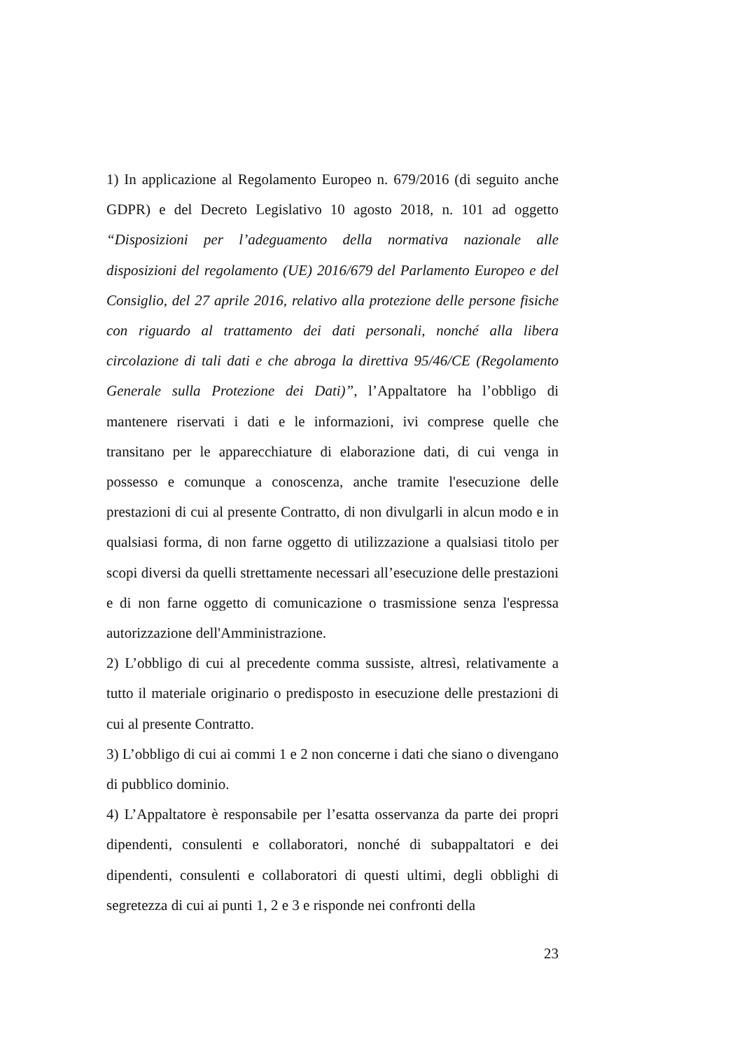1) In applicazione al Regolamento Europeo n. 679/2016 (di seguito anche GDPR) e del Decreto Legislativo 10 agosto 2018, n. 101 ad oggetto “Disposizioni per l’adeguamento della normativa nazionale alle disposizioni del regolamento (UE) 2016/679 del Parlamento Europeo e del Consiglio, del 27 aprile 2016, relativo alla protezione delle persone fisiche con riguardo al trattamento dei dati personali, nonché alla libera circolazione di tali dati e che abroga la direttiva 95/46/CE (Regolamento Generale sulla Protezione dei Dati)”, l’Appaltatore ha l’obbligo di mantenere riservati i dati e le informazioni, ivi comprese quelle che transitano per le apparecchiature di elaborazione dati, di cui venga in possesso e comunque a conoscenza, anche tramite l'esecuzione delle prestazioni di cui al presente Contratto, di non divulgarli in alcun modo e in qualsiasi forma, di non farne oggetto di utilizzazione a qualsiasi titolo per scopi diversi da quelli strettamente necessari all’esecuzione delle prestazioni e di non farne oggetto di comunicazione o trasmissione senza l'espressa autorizzazione dell'Amministrazione.
2) L’obbligo di cui al precedente comma sussiste, altresì, relativamente a tutto il materiale originario o predisposto in esecuzione delle prestazioni di cui al presente Contratto.
3) L’obbligo di cui ai commi 1 e 2 non concerne i dati che siano o divengano di pubblico dominio.
4) L’Appaltatore è responsabile per l’esatta osservanza da parte dei propri dipendenti, consulenti e collaboratori, nonché di subappaltatori e dei dipendenti, consulenti e collaboratori di questi ultimi, degli obblighi di segretezza di cui ai punti 1, 2 e 3 e risponde nei confronti della
23